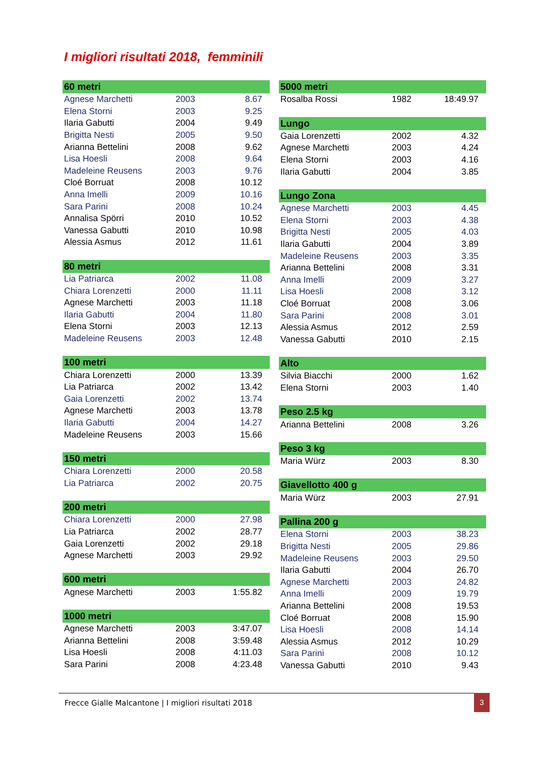I migliori risultati 2018, femminili
| 60 metri | | |
| --- | --- | --- |
| Agnese Marchetti | 2003 | 8.67 |
| Elena Storni | 2003 | 9.25 |
| Ilaria Gabutti | 2004 | 9.49 |
| Brigitta Nesti | 2005 | 9.50 |
| Arianna Bettelini | 2008 | 9.62 |
| Lisa Hoesli | 2008 | 9.64 |
| Madeleine Reusens | 2003 | 9.76 |
| Cloé Borruat | 2008 | 10.12 |
| Anna Imelli | 2009 | 10.16 |
| Sara Parini | 2008 | 10.24 |
| Annalisa Spörri | 2010 | 10.52 |
| Vanessa Gabutti | 2010 | 10.98 |
| Alessia Asmus | 2012 | 11.61 |
| 80 metri | | |
| --- | --- | --- |
| Lia Patriarca | 2002 | 11.08 |
| Chiara Lorenzetti | 2000 | 11.11 |
| Agnese Marchetti | 2003 | 11.18 |
| Ilaria Gabutti | 2004 | 11.80 |
| Elena Storni | 2003 | 12.13 |
| Madeleine Reusens | 2003 | 12.48 |
| 100 metri | | |
| --- | --- | --- |
| Chiara Lorenzetti | 2000 | 13.39 |
| Lia Patriarca | 2002 | 13.42 |
| Gaia Lorenzetti | 2002 | 13.74 |
| Agnese Marchetti | 2003 | 13.78 |
| Ilaria Gabutti | 2004 | 14.27 |
| Madeleine Reusens | 2003 | 15.66 |
| 150 metri | | |
| --- | --- | --- |
| Chiara Lorenzetti | 2000 | 20.58 |
| Lia Patriarca | 2002 | 20.75 |
| 200 metri | | |
| --- | --- | --- |
| Chiara Lorenzetti | 2000 | 27.98 |
| Lia Patriarca | 2002 | 28.77 |
| Gaia Lorenzetti | 2002 | 29.18 |
| Agnese Marchetti | 2003 | 29.92 |
| 600 metri | | |
| --- | --- | --- |
| Agnese Marchetti | 2003 | 1:55.82 |
| 1000 metri | | |
| --- | --- | --- |
| Agnese Marchetti | 2003 | 3:47.07 |
| Arianna Bettelini | 2008 | 3:59.48 |
| Lisa Hoesli | 2008 | 4:11.03 |
| Sara Parini | 2008 | 4:23.48 |
| 5000 metri | | |
| --- | --- | --- |
| Rosalba Rossi | 1982 | 18:49.97 |
| Lungo | | |
| --- | --- | --- |
| Gaia Lorenzetti | 2002 | 4.32 |
| Agnese Marchetti | 2003 | 4.24 |
| Elena Storni | 2003 | 4.16 |
| Ilaria Gabutti | 2004 | 3.85 |
| Lungo Zona | | |
| --- | --- | --- |
| Agnese Marchetti | 2003 | 4.45 |
| Elena Storni | 2003 | 4.38 |
| Brigitta Nesti | 2005 | 4.03 |
| Ilaria Gabutti | 2004 | 3.89 |
| Madeleine Reusens | 2003 | 3.35 |
| Arianna Bettelini | 2008 | 3.31 |
| Anna Imelli | 2009 | 3.27 |
| Lisa Hoesli | 2008 | 3.12 |
| Cloé Borruat | 2008 | 3.06 |
| Sara Parini | 2008 | 3.01 |
| Alessia Asmus | 2012 | 2.59 |
| Vanessa Gabutti | 2010 | 2.15 |
| Alto | | |
| --- | --- | --- |
| Silvia Biacchi | 2000 | 1.62 |
| Elena Storni | 2003 | 1.40 |
| Peso 2.5 kg | | |
| --- | --- | --- |
| Arianna Bettelini | 2008 | 3.26 |
| Peso 3 kg | | |
| --- | --- | --- |
| Maria Würz | 2003 | 8.30 |
| Giavellotto 400 g | | |
| --- | --- | --- |
| Maria Würz | 2003 | 27.91 |
| Pallina 200 g | | |
| --- | --- | --- |
| Elena Storni | 2003 | 38.23 |
| Brigitta Nesti | 2005 | 29.86 |
| Madeleine Reusens | 2003 | 29.50 |
| Ilaria Gabutti | 2004 | 26.70 |
| Agnese Marchetti | 2003 | 24.82 |
| Anna Imelli | 2009 | 19.79 |
| Arianna Bettelini | 2008 | 19.53 |
| Cloé Borruat | 2008 | 15.90 |
| Lisa Hoesli | 2008 | 14.14 |
| Alessia Asmus | 2012 | 10.29 |
| Sara Parini | 2008 | 10.12 |
| Vanessa Gabutti | 2010 | 9.43 |
Frecce Gialle Malcantone | I migliori risultati 2018 3